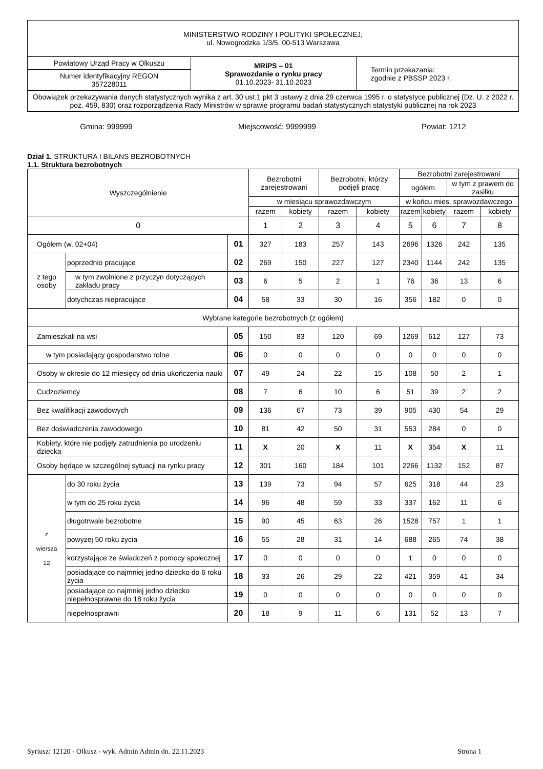| MINISTERSTWO RODZINY I POLITYKI SPOŁECZNEJ, ul. Nowogrodzka 1/3/5, 00-513 Warszawa | | |
| Powiatowy Urząd Pracy w Olkuszu | MRiPS – 01 Sprawozdanie o rynku pracy 01.10.2023- 31.10.2023 | Termin przekazania: zgodnie z PBSSP 2023 r. |
| Numer identyfikacyjny REGON 357228011 | | |
| Obowiązek przekazywania danych statystycznych wynika z art. 30 ust.1 pkt 3 ustawy z dnia 29 czerwca 1995 r. o statystyce publicznej (Dz. U. z 2022 r. poz. 459, 830) oraz rozporządzenia Rady Ministrów w sprawie programu badań statystycznych statystyki publicznej na rok 2023 | | |
Gmina: 999999 Miejscowość: 9999999 Powiat: 1212
Dział 1. STRUKTURA I BILANS BEZROBOTNYCH
1.1. Struktura bezrobotnych
| Wyszczególnienie | | | Bezrobotni zarejestrowani | | Bezrobotni, którzy podjęli pracę | | Bezrobotni zarejestrowani | | | |
| --- | --- | --- | --- | --- | --- | --- | --- | --- | --- | --- |
| | | | | | | | ogółem | | w tym z prawem do zasiłku | |
| | | | w miesiącu sprawozdawczym | | | | w końcu mies. sprawozdawczego | | | |
| | | | razem | kobiety | razem | kobiety | razem | kobiety | razem | kobiety |
| 0 | | | 1 | 2 | 3 | 4 | 5 | 6 | 7 | 8 |
| Ogółem (w. 02+04) | | 01 | 327 | 183 | 257 | 143 | 2696 | 1326 | 242 | 135 |
| z tego osoby | poprzednio pracujące | 02 | 269 | 150 | 227 | 127 | 2340 | 1144 | 242 | 135 |
| | w tym zwolnione z przyczyn dotyczących zakładu pracy | 03 | 6 | 5 | 2 | 1 | 76 | 36 | 13 | 6 |
| | dotychczas niepracujące | 04 | 58 | 33 | 30 | 16 | 356 | 182 | 0 | 0 |
| Wybrane kategorie bezrobotnych (z ogółem) | | | | | | | | | | |
| Zamieszkali na wsi | | 05 | 150 | 83 | 120 | 69 | 1269 | 612 | 127 | 73 |
| w tym posiadający gospodarstwo rolne | | 06 | 0 | 0 | 0 | 0 | 0 | 0 | 0 | 0 |
| Osoby w okresie do 12 miesięcy od dnia ukończenia nauki | | 07 | 49 | 24 | 22 | 15 | 108 | 50 | 2 | 1 |
| Cudzoziemcy | | 08 | 7 | 6 | 10 | 6 | 51 | 39 | 2 | 2 |
| Bez kwalifikacji zawodowych | | 09 | 136 | 67 | 73 | 39 | 905 | 430 | 54 | 29 |
| Bez doświadczenia zawodowego | | 10 | 81 | 42 | 50 | 31 | 553 | 284 | 0 | 0 |
| Kobiety, które nie podjęły zatrudnienia po urodzeniu dziecka | | 11 | X | 20 | X | 11 | X | 354 | X | 11 |
| Osoby będące w szczególnej sytuacji na rynku pracy | | 12 | 301 | 160 | 184 | 101 | 2266 | 1132 | 152 | 87 |
| z wiersza 12 | do 30 roku życia | 13 | 139 | 73 | 94 | 57 | 625 | 318 | 44 | 23 |
| | w tym do 25 roku życia | 14 | 96 | 48 | 59 | 33 | 337 | 162 | 11 | 6 |
| | długotrwale bezrobotne | 15 | 90 | 45 | 63 | 26 | 1528 | 757 | 1 | 1 |
| | powyżej 50 roku życia | 16 | 55 | 28 | 31 | 14 | 688 | 265 | 74 | 38 |
| | korzystające ze świadczeń z pomocy społecznej | 17 | 0 | 0 | 0 | 0 | 1 | 0 | 0 | 0 |
| | posiadające co najmniej jedno dziecko do 6 roku życia | 18 | 33 | 26 | 29 | 22 | 421 | 359 | 41 | 34 |
| | posiadające co najmniej jedno dziecko niepełnosprawne do 18 roku życia | 19 | 0 | 0 | 0 | 0 | 0 | 0 | 0 | 0 |
| | niepełnosprawni | 20 | 18 | 9 | 11 | 6 | 131 | 52 | 13 | 7 |
Syriusz: 12120 - Olkusz - wyk. Admin Admin dn. 22.11.2023 Strona 1